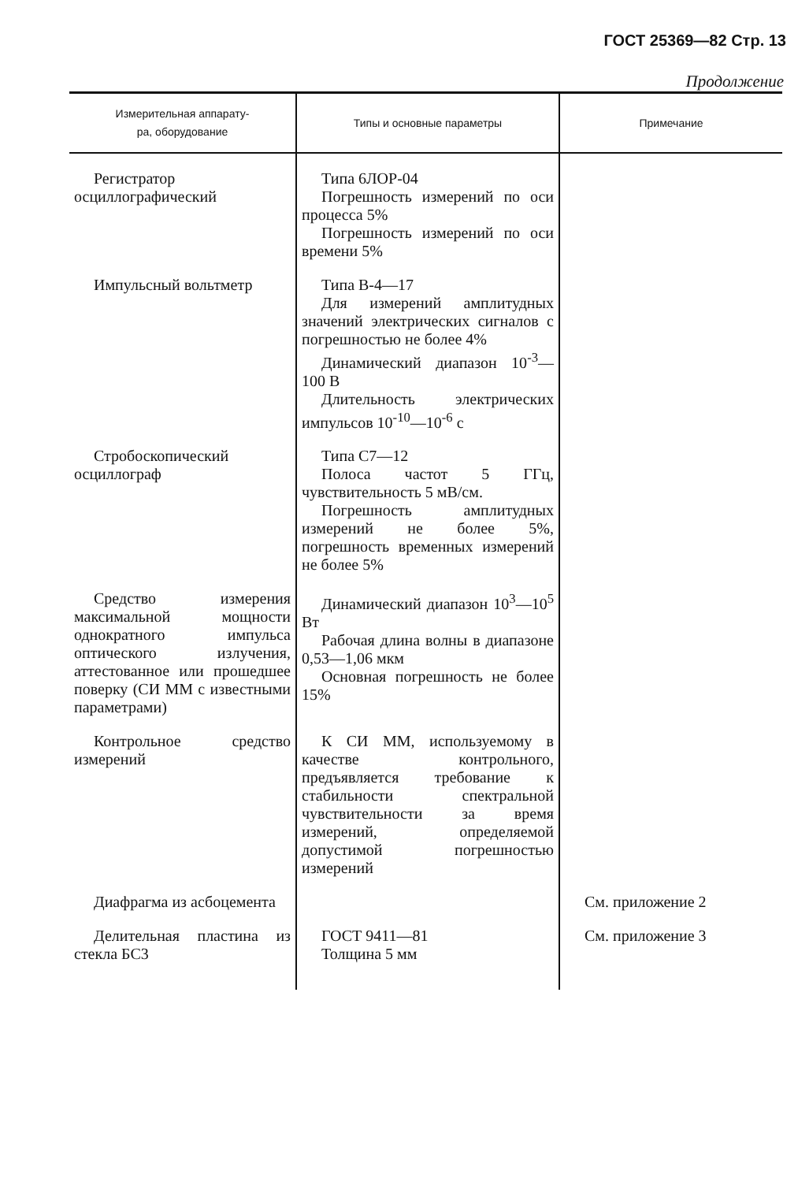ГОСТ 25369—82 Стр. 13
Продолжение
| Измерительная аппарату- ра, оборудование | Типы и основные параметры | Примечание |
| --- | --- | --- |
| Регистратор осциллографический | Типа 6ЛОР-04 Погрешность измерений по оси процесса 5% Погрешность измерений по оси времени 5% | |
| Импульсный вольтметр | Типа В-4—17 Для измерений амплитудных значений электрических сигналов с погрешностью не более 4% Динамический диапазон 10<sup>-3</sup>—100 В Длительность электрических импульсов 10<sup>-10</sup>—10<sup>-6</sup> с | |
| Стробоскопический осциллограф | Типа С7—12 Полоса частот 5 ГГц, чувствительность 5 мВ/см. Погрешность амплитудных измерений не более 5%, погрешность временных измерений не более 5% | |
| Средство измерения максимальной мощности однократного импульса оптического излучения, аттестованное или прошедшее поверку (СИ ММ с известными параметрами) | Динамический диапазон 10<sup>3</sup>—10<sup>5</sup> Вт Рабочая длина волны в диапазоне 0,53—1,06 мкм Основная погрешность не более 15% | |
| Контрольное средство измерений | К СИ ММ, используемому в качестве контрольного, предъявляется требование к стабильности спектральной чувствительности за время измерений, определяемой допустимой погрешностью измерений | |
| Диафрагма из асбоцемента | | См. приложение 2 |
| Делительная пластина из стекла БС3 | ГОСТ 9411—81 Толщина 5 мм | См. приложение 3 |